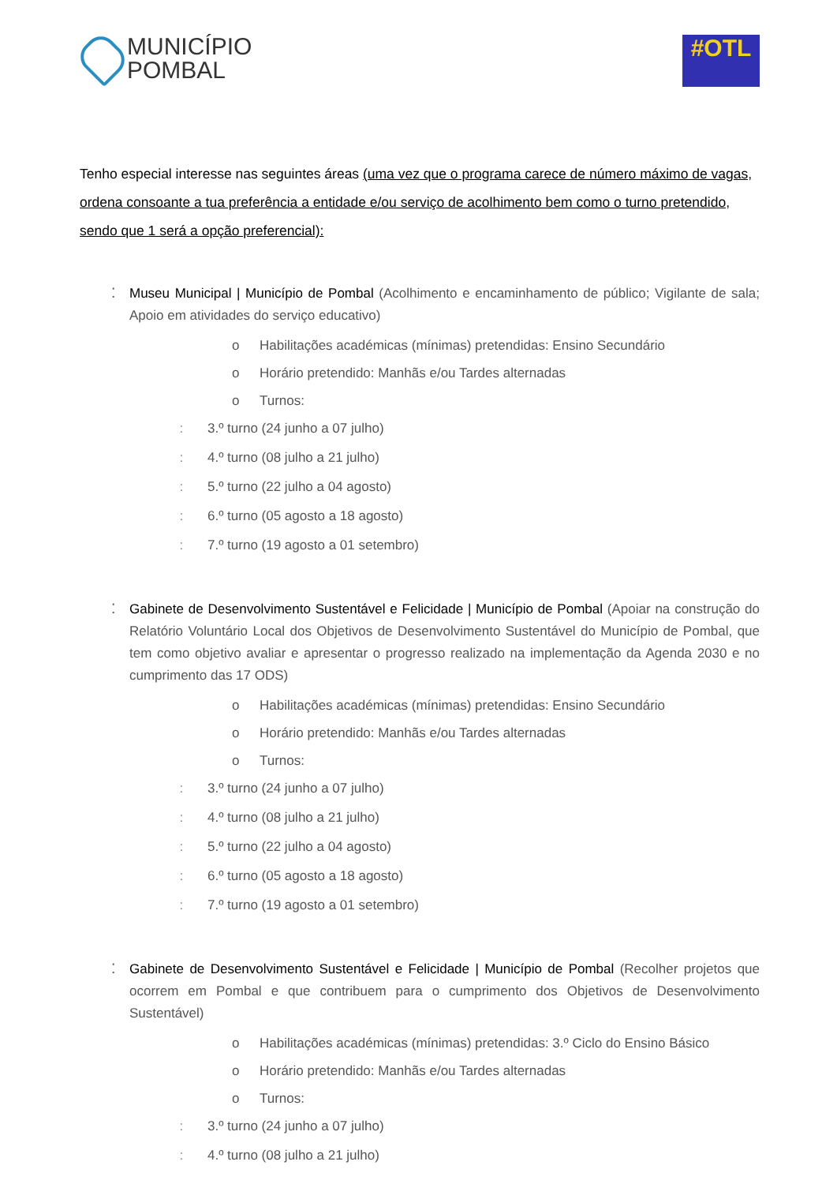MUNICÍPIO
POMBAL
#OTL
Tenho especial interesse nas seguintes áreas (uma vez que o programa carece de número máximo de vagas, ordena consoante a tua preferência a entidade e/ou serviço de acolhimento bem como o turno pretendido, sendo que 1 será a opção preferencial):
⁚ Museu Municipal | Município de Pombal (Acolhimento e encaminhamento de público; Vigilante de sala; Apoio em atividades do serviço educativo)
o Habilitações académicas (mínimas) pretendidas: Ensino Secundário
o Horário pretendido: Manhãs e/ou Tardes alternadas
o Turnos:
⁚ 3.º turno (24 junho a 07 julho)
⁚ 4.º turno (08 julho a 21 julho)
⁚ 5.º turno (22 julho a 04 agosto)
⁚ 6.º turno (05 agosto a 18 agosto)
⁚ 7.º turno (19 agosto a 01 setembro)
⁚ Gabinete de Desenvolvimento Sustentável e Felicidade | Município de Pombal (Apoiar na construção do Relatório Voluntário Local dos Objetivos de Desenvolvimento Sustentável do Município de Pombal, que tem como objetivo avaliar e apresentar o progresso realizado na implementação da Agenda 2030 e no cumprimento das 17 ODS)
o Habilitações académicas (mínimas) pretendidas: Ensino Secundário
o Horário pretendido: Manhãs e/ou Tardes alternadas
o Turnos:
⁚ 3.º turno (24 junho a 07 julho)
⁚ 4.º turno (08 julho a 21 julho)
⁚ 5.º turno (22 julho a 04 agosto)
⁚ 6.º turno (05 agosto a 18 agosto)
⁚ 7.º turno (19 agosto a 01 setembro)
⁚ Gabinete de Desenvolvimento Sustentável e Felicidade | Município de Pombal (Recolher projetos que ocorrem em Pombal e que contribuem para o cumprimento dos Objetivos de Desenvolvimento Sustentável)
o Habilitações académicas (mínimas) pretendidas: 3.º Ciclo do Ensino Básico
o Horário pretendido: Manhãs e/ou Tardes alternadas
o Turnos:
⁚ 3.º turno (24 junho a 07 julho)
⁚ 4.º turno (08 julho a 21 julho)